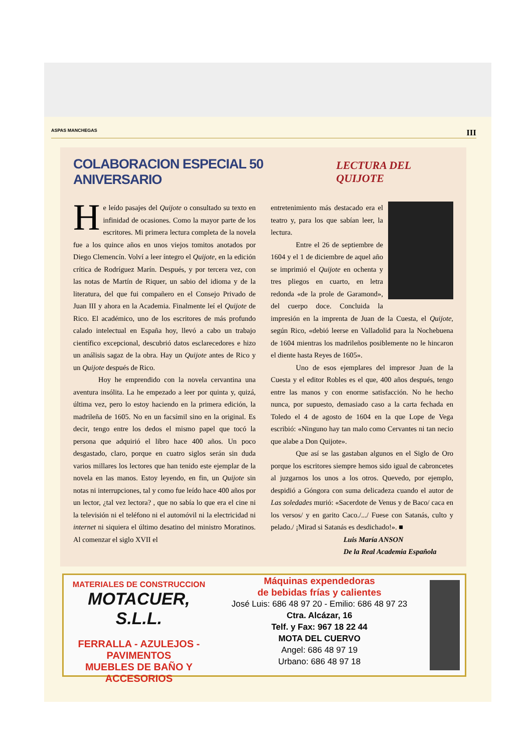ASPAS MANCHEGAS III
COLABORACION ESPECIAL 50 ANIVERSARIO LECTURA DEL QUIJOTE
He leído pasajes del Quijote o consultado su texto en infinidad de ocasiones. Como la mayor parte de los escritores. Mi primera lectura completa de la novela fue a los quince años en unos viejos tomitos anotados por Diego Clemencín. Volví a leer íntegro el Quijote, en la edición crítica de Rodríguez Marín. Después, y por tercera vez, con las notas de Martín de Riquer, un sabio del idioma y de la literatura, del que fui compañero en el Consejo Privado de Juan III y ahora en la Academia. Finalmente leí el Quijote de Rico. El académico, uno de los escritores de más profundo calado intelectual en España hoy, llevó a cabo un trabajo científico excepcional, descubrió datos esclarecedores e hizo un análisis sagaz de la obra. Hay un Quijote antes de Rico y un Quijote después de Rico.
Hoy he emprendido con la novela cervantina una aventura insólita. La he empezado a leer por quinta y, quizá, última vez, pero lo estoy haciendo en la primera edición, la madrileña de 1605. No en un facsímil sino en la original. Es decir, tengo entre los dedos el mismo papel que tocó la persona que adquirió el libro hace 400 años. Un poco desgastado, claro, porque en cuatro siglos serán sin duda varios millares los lectores que han tenido este ejemplar de la novela en las manos. Estoy leyendo, en fin, un Quijote sin notas ni interrupciones, tal y como fue leído hace 400 años por un lector, ¿tal vez lectora? , que no sabía lo que era el cine ni la televisión ni el teléfono ni el automóvil ni la electricidad ni internet ni siquiera el último desatino del ministro Moratinos. Al comenzar el siglo XVII el
entretenimiento más destacado era el teatro y, para los que sabían leer, la lectura.
Entre el 26 de septiembre de 1604 y el 1 de diciembre de aquel año se imprimió el Quijote en ochenta y tres pliegos en cuarto, en letra redonda «de la prole de Garamond», del cuerpo doce. Concluida la impresión en la imprenta de Juan de la Cuesta, el Quijote, según Rico, «debió leerse en Valladolid para la Nochebuena de 1604 mientras los madrileños posiblemente no le hincaron el diente hasta Reyes de 1605».
Uno de esos ejemplares del impresor Juan de la Cuesta y el editor Robles es el que, 400 años después, tengo entre las manos y con enorme satisfacción. No he hecho nunca, por supuesto, demasiado caso a la carta fechada en Toledo el 4 de agosto de 1604 en la que Lope de Vega escribió: «Ninguno hay tan malo como Cervantes ni tan necio que alabe a Don Quijote».
Que así se las gastaban algunos en el Siglo de Oro porque los escritores siempre hemos sido igual de cabroncetes al juzgarnos los unos a los otros. Quevedo, por ejemplo, despidió a Góngora con suma delicadeza cuando el autor de Las soledades murió: «Sacerdote de Venus y de Baco/ caca en los versos/ y en garito Caco./.../ Fuese con Satanás, culto y pelado./ ¡Mirad si Satanás es desdichado!». ■
Luis María ANSON
De la Real Academia Española
MATERIALES DE CONSTRUCCION
MOTACUER, S.L.L.
FERRALLA - AZULEJOS - PAVIMENTOS
MUEBLES DE BAÑO Y ACCESORIOS
Máquinas expendedoras
de bebidas frías y calientes
José Luis: 686 48 97 20 - Emilio: 686 48 97 23
Ctra. Alcázar, 16
Telf. y Fax: 967 18 22 44
MOTA DEL CUERVO
Angel: 686 48 97 19
Urbano: 686 48 97 18